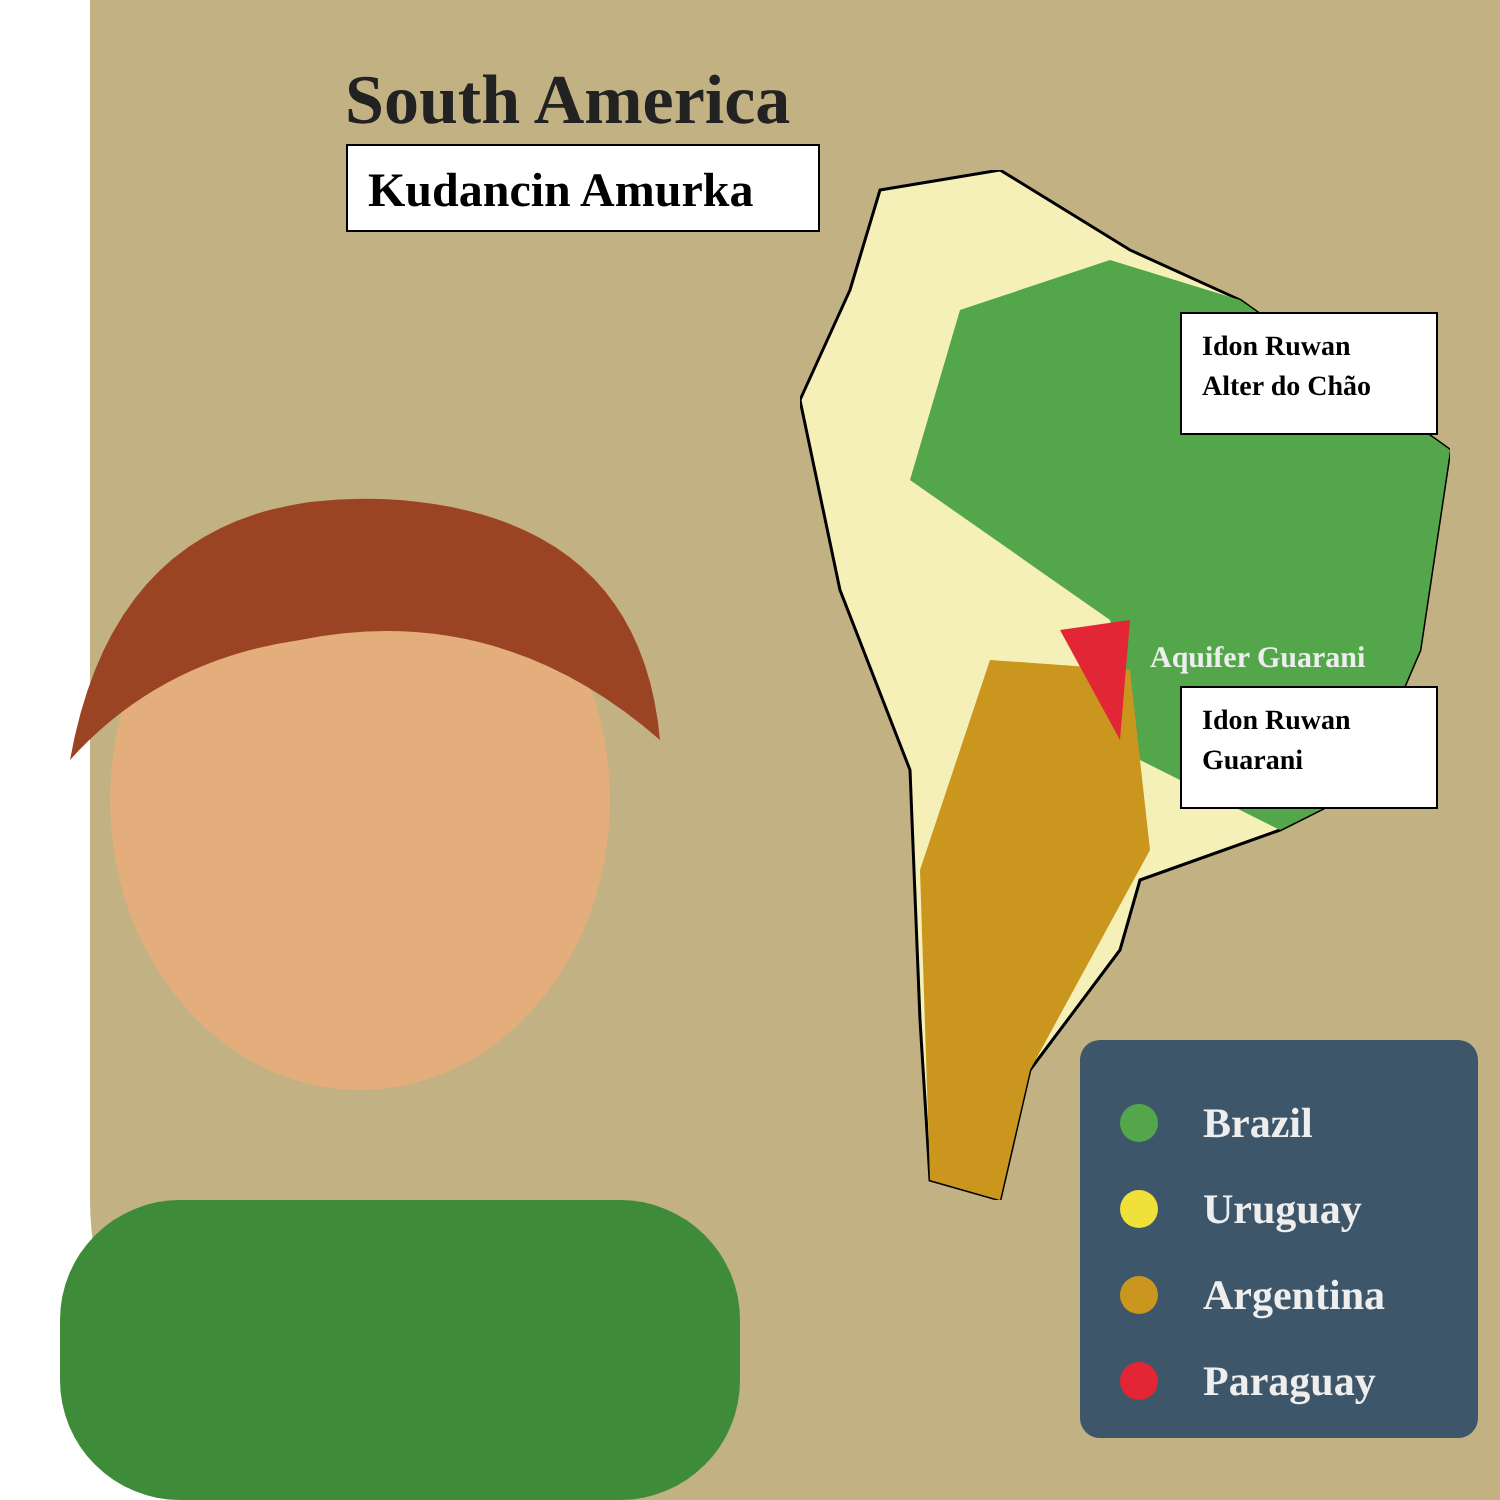South America
Kudancin Amurka
Idon Ruwan
Alter do Chão
Aquifer Guarani
Idon Ruwan
Guarani
Brazil
Uruguay
Argentina
Paraguay